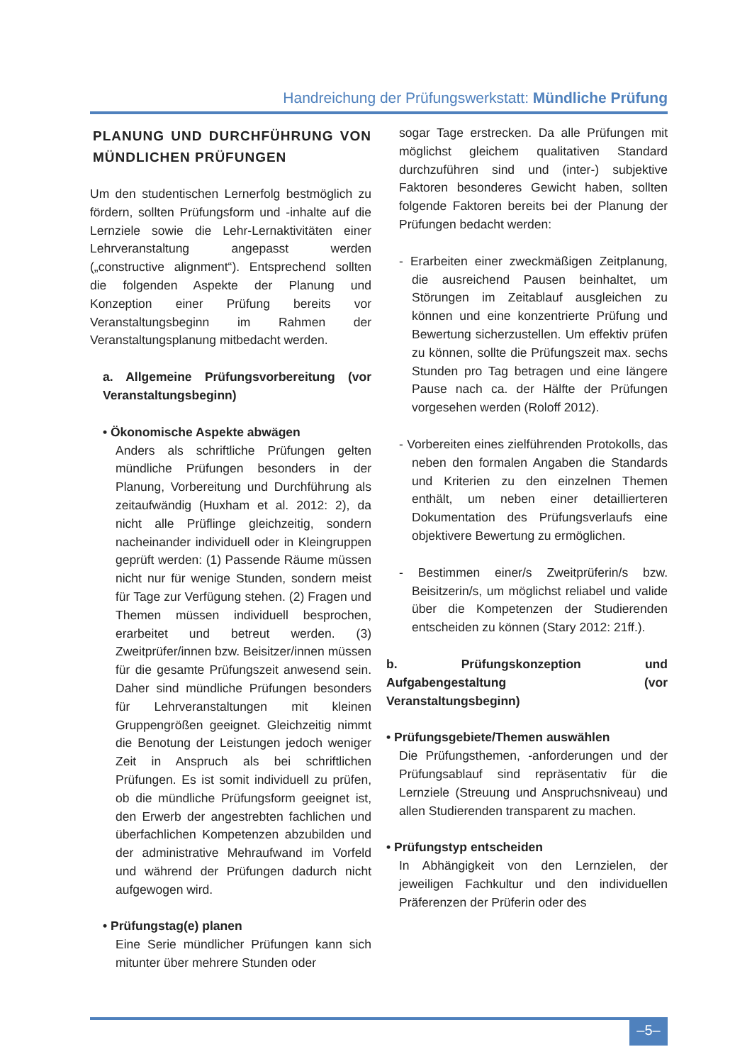Handreichung der Prüfungswerkstatt: Mündliche Prüfung
PLANUNG UND DURCHFÜHRUNG VON MÜNDLICHEN PRÜFUNGEN
Um den studentischen Lernerfolg bestmöglich zu fördern, sollten Prüfungsform und -inhalte auf die Lernziele sowie die Lehr-Lernaktivitäten einer Lehrveranstaltung angepasst werden („constructive alignment“). Entsprechend sollten die folgenden Aspekte der Planung und Konzeption einer Prüfung bereits vor Veranstaltungsbeginn im Rahmen der Veranstaltungsplanung mitbedacht werden.
a. Allgemeine Prüfungsvorbereitung (vor Veranstaltungsbeginn)
• Ökonomische Aspekte abwägen
Anders als schriftliche Prüfungen gelten mündliche Prüfungen besonders in der Planung, Vorbereitung und Durchführung als zeitaufwändig (Huxham et al. 2012: 2), da nicht alle Prüflinge gleichzeitig, sondern nacheinander individuell oder in Kleingruppen geprüft werden: (1) Passende Räume müssen nicht nur für wenige Stunden, sondern meist für Tage zur Verfügung stehen. (2) Fragen und Themen müssen individuell besprochen, erarbeitet und betreut werden. (3) Zweitprüfer/innen bzw. Beisitzer/innen müssen für die gesamte Prüfungszeit anwesend sein. Daher sind mündliche Prüfungen besonders für Lehrveranstaltungen mit kleinen Gruppengrößen geeignet. Gleichzeitig nimmt die Benotung der Leistungen jedoch weniger Zeit in Anspruch als bei schriftlichen Prüfungen. Es ist somit individuell zu prüfen, ob die mündliche Prüfungsform geeignet ist, den Erwerb der angestrebten fachlichen und überfachlichen Kompetenzen abzubilden und der administrative Mehraufwand im Vorfeld und während der Prüfungen dadurch nicht aufgewogen wird.
• Prüfungstag(e) planen
Eine Serie mündlicher Prüfungen kann sich mitunter über mehrere Stunden oder
sogar Tage erstrecken. Da alle Prüfungen mit möglichst gleichem qualitativen Standard durchzuführen sind und (inter-) subjektive Faktoren besonderes Gewicht haben, sollten folgende Faktoren bereits bei der Planung der Prüfungen bedacht werden:
- Erarbeiten einer zweckmäßigen Zeitplanung, die ausreichend Pausen beinhaltet, um Störungen im Zeitablauf ausgleichen zu können und eine konzentrierte Prüfung und Bewertung sicherzustellen. Um effektiv prüfen zu können, sollte die Prüfungszeit max. sechs Stunden pro Tag betragen und eine längere Pause nach ca. der Hälfte der Prüfungen vorgesehen werden (Roloff 2012).
- Vorbereiten eines zielführenden Protokolls, das neben den formalen Angaben die Standards und Kriterien zu den einzelnen Themen enthält, um neben einer detaillierteren Dokumentation des Prüfungsverlaufs eine objektivere Bewertung zu ermöglichen.
- Bestimmen einer/s Zweitprüferin/s bzw. Beisitzerin/s, um möglichst reliabel und valide über die Kompetenzen der Studierenden entscheiden zu können (Stary 2012: 21ff.).
b. Prüfungskonzeption und Aufgabengestaltung (vor Veranstaltungsbeginn)
• Prüfungsgebiete/Themen auswählen
Die Prüfungsthemen, -anforderungen und der Prüfungsablauf sind repräsentativ für die Lernziele (Streuung und Anspruchsniveau) und allen Studierenden transparent zu machen.
• Prüfungstyp entscheiden
In Abhängigkeit von den Lernzielen, der jeweiligen Fachkultur und den individuellen Präferenzen der Prüferin oder des
–5–